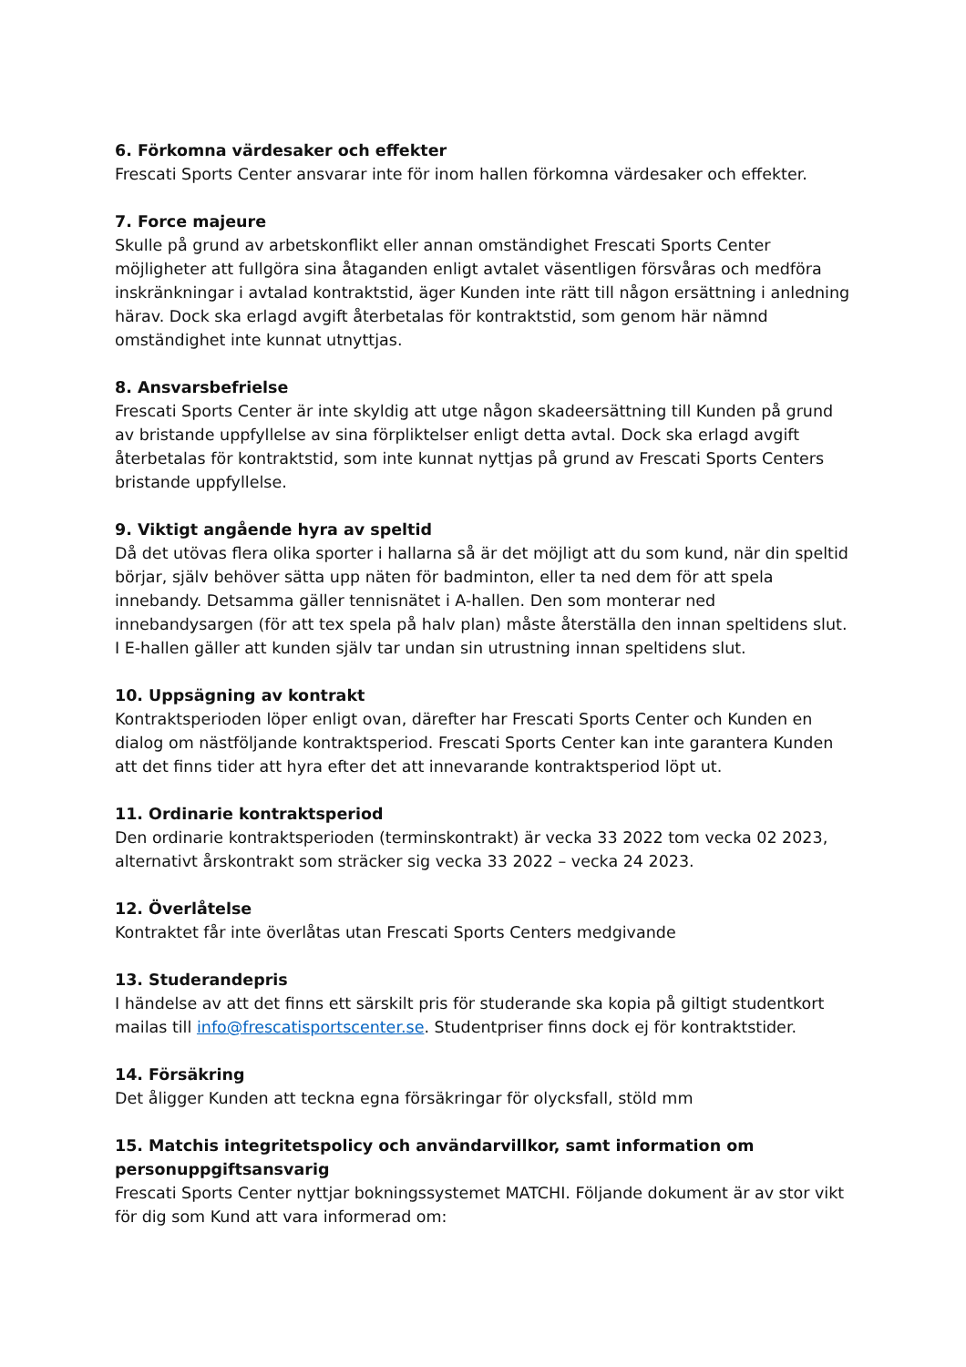6. Förkomna värdesaker och effekter
Frescati Sports Center ansvarar inte för inom hallen förkomna värdesaker och effekter.
7. Force majeure
Skulle på grund av arbetskonflikt eller annan omständighet Frescati Sports Center möjligheter att fullgöra sina åtaganden enligt avtalet väsentligen försvåras och medföra inskränkningar i avtalad kontraktstid, äger Kunden inte rätt till någon ersättning i anledning härav. Dock ska erlagd avgift återbetalas för kontraktstid, som genom här nämnd omständighet inte kunnat utnyttjas.
8. Ansvarsbefrielse
Frescati Sports Center är inte skyldig att utge någon skadeersättning till Kunden på grund av bristande uppfyllelse av sina förpliktelser enligt detta avtal. Dock ska erlagd avgift återbetalas för kontraktstid, som inte kunnat nyttjas på grund av Frescati Sports Centers bristande uppfyllelse.
9. Viktigt angående hyra av speltid
Då det utövas flera olika sporter i hallarna så är det möjligt att du som kund, när din speltid börjar, själv behöver sätta upp näten för badminton, eller ta ned dem för att spela innebandy. Detsamma gäller tennisnätet i A-hallen. Den som monterar ned innebandysargen (för att tex spela på halv plan) måste återställa den innan speltidens slut. I E-hallen gäller att kunden själv tar undan sin utrustning innan speltidens slut.
10. Uppsägning av kontrakt
Kontraktsperioden löper enligt ovan, därefter har Frescati Sports Center och Kunden en dialog om nästföljande kontraktsperiod. Frescati Sports Center kan inte garantera Kunden att det finns tider att hyra efter det att innevarande kontraktsperiod löpt ut.
11. Ordinarie kontraktsperiod
Den ordinarie kontraktsperioden (terminskontrakt) är vecka 33 2022 tom vecka 02 2023, alternativt årskontrakt som sträcker sig vecka 33 2022 – vecka 24 2023.
12. Överlåtelse
Kontraktet får inte överlåtas utan Frescati Sports Centers medgivande
13. Studerandepris
I händelse av att det finns ett särskilt pris för studerande ska kopia på giltigt studentkort mailas till info@frescatisportscenter.se. Studentpriser finns dock ej för kontraktstider.
14. Försäkring
Det åligger Kunden att teckna egna försäkringar för olycksfall, stöld mm
15. Matchis integritetspolicy och användarvillkor, samt information om personuppgiftsansvarig
Frescati Sports Center nyttjar bokningssystemet MATCHI. Följande dokument är av stor vikt för dig som Kund att vara informerad om: